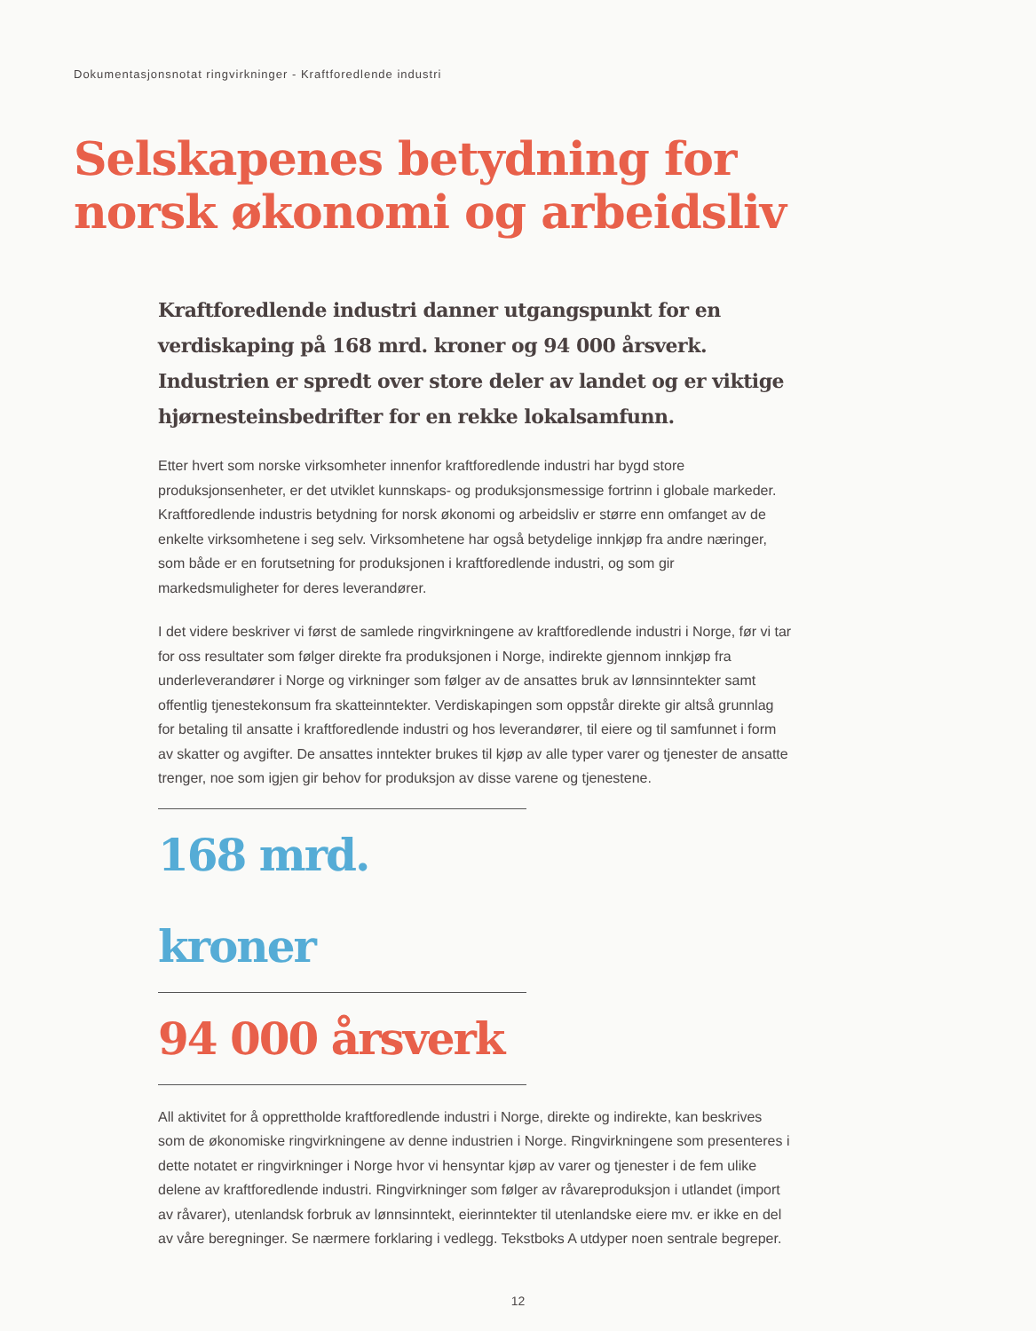Dokumentasjonsnotat ringvirkninger - Kraftforedlende industri
Selskapenes betydning for
norsk økonomi og arbeidsliv
Kraftforedlende industri danner utgangspunkt for en verdiskaping på 168 mrd. kroner og 94 000 årsverk. Industrien er spredt over store deler av landet og er viktige hjørnesteinsbedrifter for en rekke lokalsamfunn.
Etter hvert som norske virksomheter innenfor kraftforedlende industri har bygd store produksjonsenheter, er det utviklet kunnskaps- og produksjonsmessige fortrinn i globale markeder. Kraftforedlende industris betydning for norsk økonomi og arbeidsliv er større enn omfanget av de enkelte virksomhetene i seg selv. Virksomhetene har også betydelige innkjøp fra andre næringer, som både er en forutsetning for produksjonen i kraftforedlende industri, og som gir markedsmuligheter for deres leverandører.
I det videre beskriver vi først de samlede ringvirkningene av kraftforedlende industri i Norge, før vi tar for oss resultater som følger direkte fra produksjonen i Norge, indirekte gjennom innkjøp fra underleverandører i Norge og virkninger som følger av de ansattes bruk av lønnsinntekter samt offentlig tjenestekonsum fra skatteinntekter. Verdiskapingen som oppstår direkte gir altså grunnlag for betaling til ansatte i kraftforedlende industri og hos leverandører, til eiere og til samfunnet i form av skatter og avgifter. De ansattes inntekter brukes til kjøp av alle typer varer og tjenester de ansatte trenger, noe som igjen gir behov for produksjon av disse varene og tjenestene.
168 mrd. kroner
94 000 årsverk
All aktivitet for å opprettholde kraftforedlende industri i Norge, direkte og indirekte, kan beskrives som de økonomiske ringvirkningene av denne industrien i Norge. Ringvirkningene som presenteres i dette notatet er ringvirkninger i Norge hvor vi hensyntar kjøp av varer og tjenester i de fem ulike delene av kraftforedlende industri. Ringvirkninger som følger av råvareproduksjon i utlandet (import av råvarer), utenlandsk forbruk av lønnsinntekt, eierinntekter til utenlandske eiere mv. er ikke en del av våre beregninger. Se nærmere forklaring i vedlegg. Tekstboks A utdyper noen sentrale begreper.
12